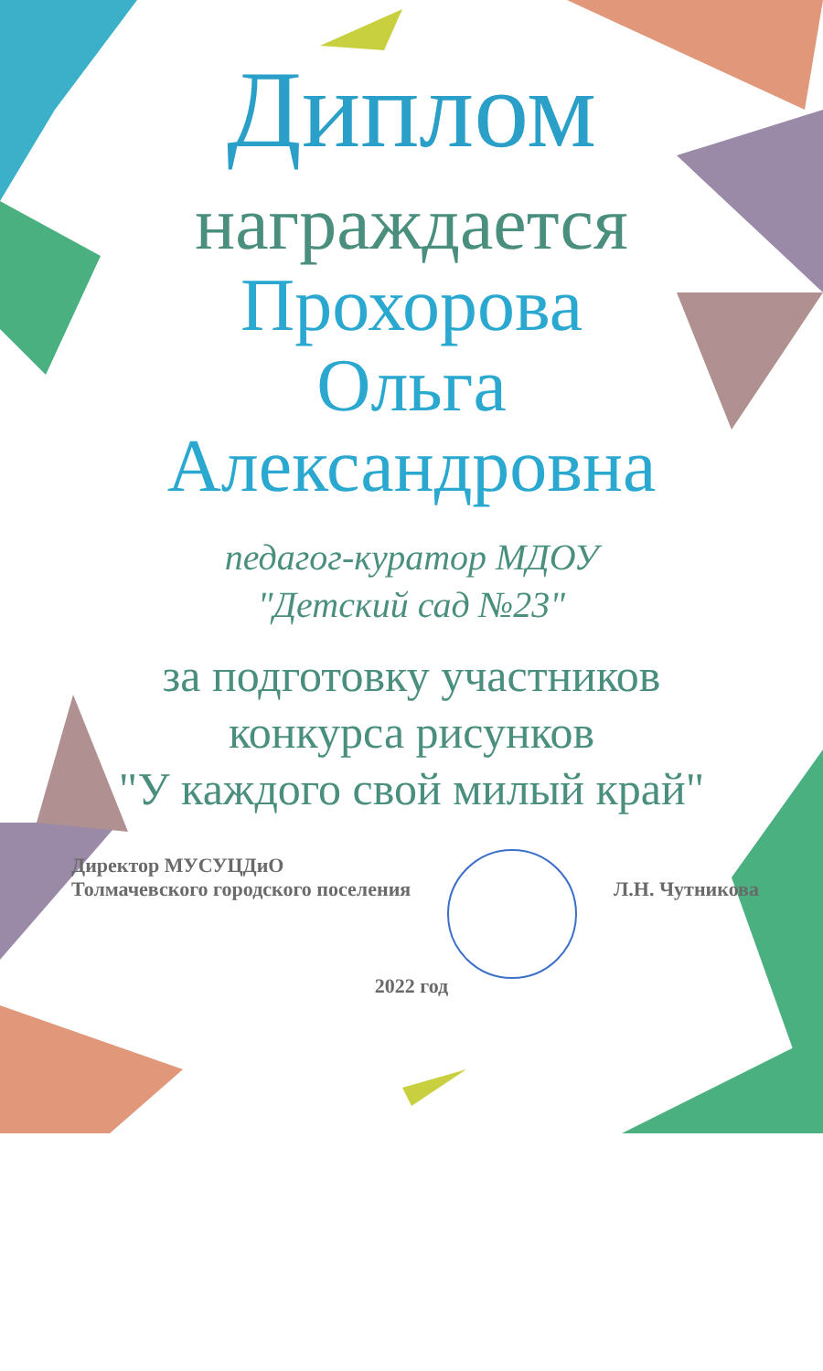Диплом
награждается
Прохорова
Ольга
Александровна
педагог-куратор МДОУ
"Детский сад №23"
за подготовку участников
конкурса рисунков
"У каждого свой милый край"
Директор МУСУЦДиО
Толмачевского городского поселения Л.Н. Чутникова
2022 год